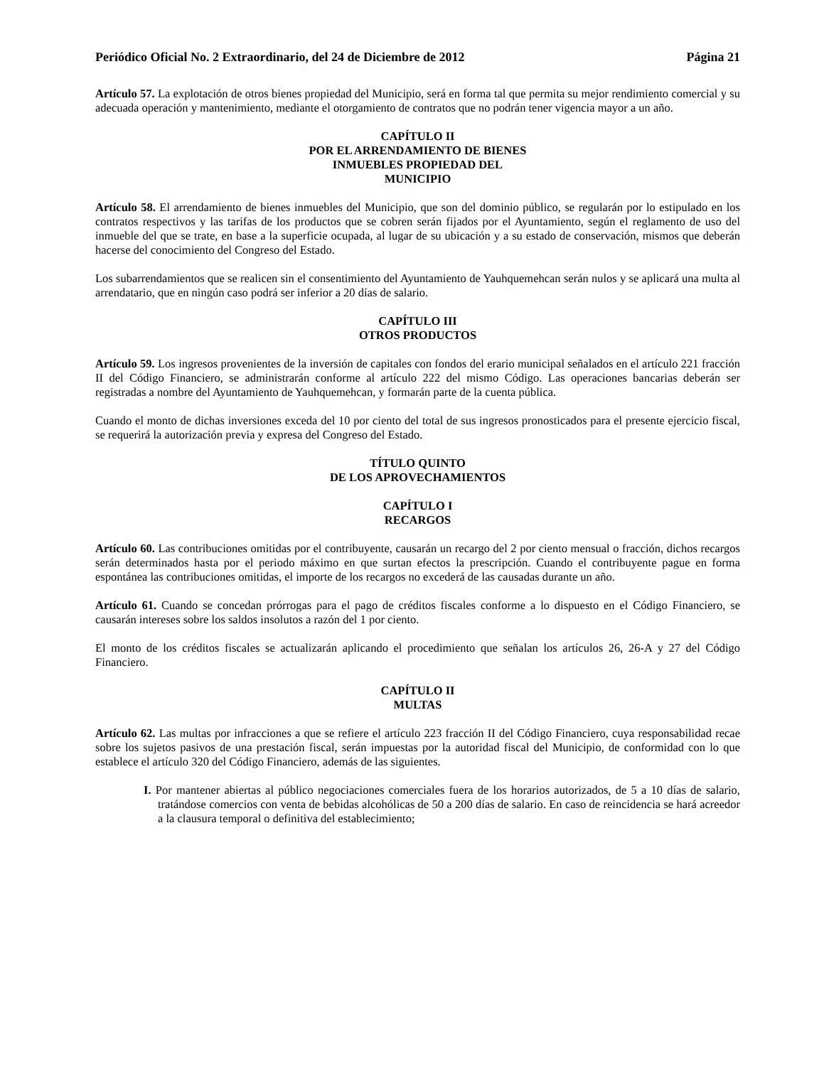Periódico Oficial No. 2 Extraordinario, del 24 de Diciembre de 2012 Página 21
Artículo 57. La explotación de otros bienes propiedad del Municipio, será en forma tal que permita su mejor rendimiento comercial y su adecuada operación y mantenimiento, mediante el otorgamiento de contratos que no podrán tener vigencia mayor a un año.
CAPÍTULO II
POR EL ARRENDAMIENTO DE BIENES
INMUEBLES PROPIEDAD DEL
MUNICIPIO
Artículo 58. El arrendamiento de bienes inmuebles del Municipio, que son del dominio público, se regularán por lo estipulado en los contratos respectivos y las tarifas de los productos que se cobren serán fijados por el Ayuntamiento, según el reglamento de uso del inmueble del que se trate, en base a la superficie ocupada, al lugar de su ubicación y a su estado de conservación, mismos que deberán hacerse del conocimiento del Congreso del Estado.
Los subarrendamientos que se realicen sin el consentimiento del Ayuntamiento de Yauhquemehcan serán nulos y se aplicará una multa al arrendatario, que en ningún caso podrá ser inferior a 20 días de salario.
CAPÍTULO III
OTROS PRODUCTOS
Artículo 59. Los ingresos provenientes de la inversión de capitales con fondos del erario municipal señalados en el artículo 221 fracción II del Código Financiero, se administrarán conforme al artículo 222 del mismo Código. Las operaciones bancarias deberán ser registradas a nombre del Ayuntamiento de Yauhquemehcan, y formarán parte de la cuenta pública.
Cuando el monto de dichas inversiones exceda del 10 por ciento del total de sus ingresos pronosticados para el presente ejercicio fiscal, se requerirá la autorización previa y expresa del Congreso del Estado.
TÍTULO QUINTO
DE LOS APROVECHAMIENTOS
CAPÍTULO I
RECARGOS
Artículo 60. Las contribuciones omitidas por el contribuyente, causarán un recargo del 2 por ciento mensual o fracción, dichos recargos serán determinados hasta por el periodo máximo en que surtan efectos la prescripción. Cuando el contribuyente pague en forma espontánea las contribuciones omitidas, el importe de los recargos no excederá de las causadas durante un año.
Artículo 61. Cuando se concedan prórrogas para el pago de créditos fiscales conforme a lo dispuesto en el Código Financiero, se causarán intereses sobre los saldos insolutos a razón del 1 por ciento.
El monto de los créditos fiscales se actualizarán aplicando el procedimiento que señalan los artículos 26, 26-A y 27 del Código Financiero.
CAPÍTULO II
MULTAS
Artículo 62. Las multas por infracciones a que se refiere el artículo 223 fracción II del Código Financiero, cuya responsabilidad recae sobre los sujetos pasivos de una prestación fiscal, serán impuestas por la autoridad fiscal del Municipio, de conformidad con lo que establece el artículo 320 del Código Financiero, además de las siguientes.
I. Por mantener abiertas al público negociaciones comerciales fuera de los horarios autorizados, de 5 a 10 días de salario, tratándose comercios con venta de bebidas alcohólicas de 50 a 200 días de salario. En caso de reincidencia se hará acreedor a la clausura temporal o definitiva del establecimiento;